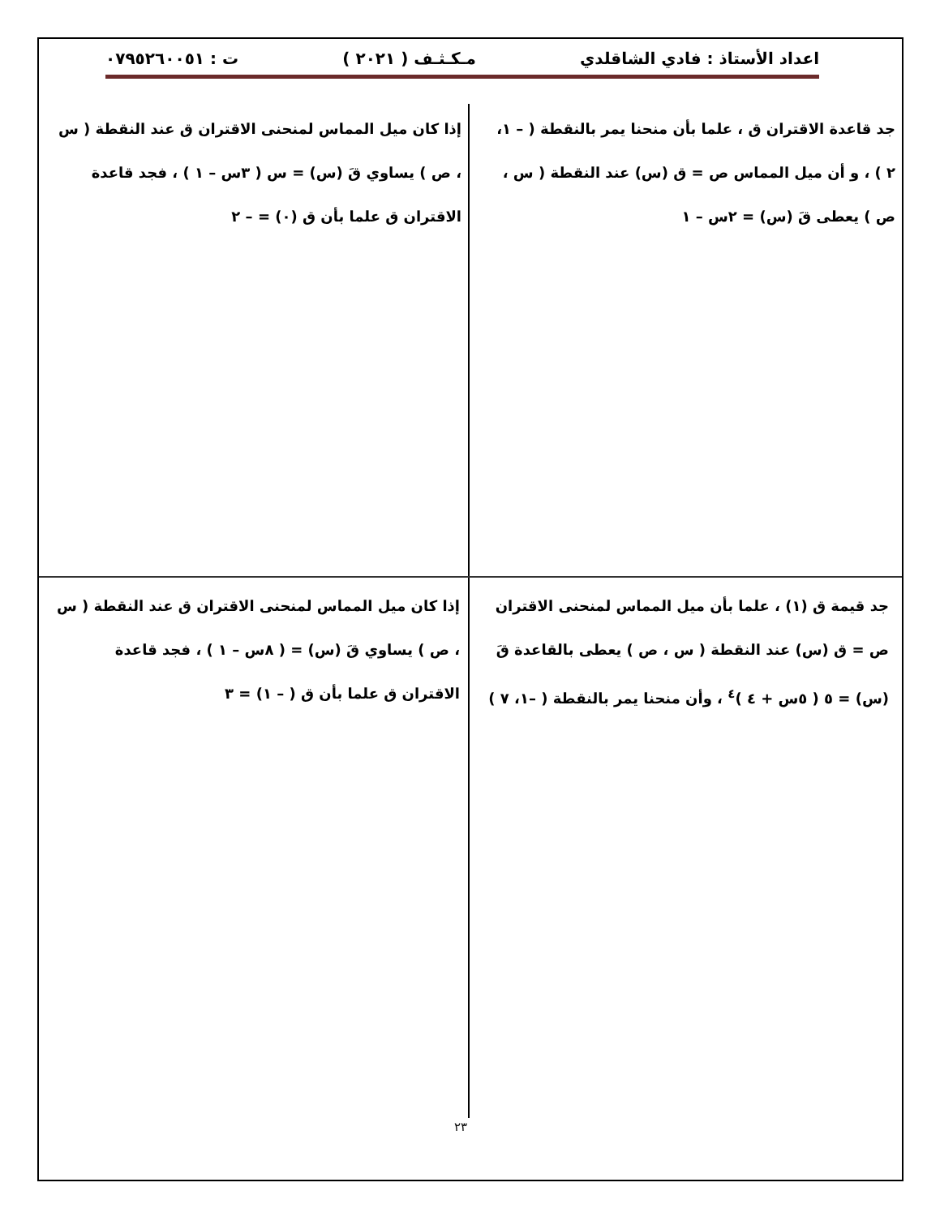اعداد الأستاذ : فادي الشاقلدي مـكـثـف ( ٢٠٢١ ) ت : ٠٧٩٥٢٦٠٠٥١
جد قاعدة الاقتران ق ، علما بأن منحنا يمر بالنقطة ( – ١، ٢ ) ، و أن ميل المماس ص = ق (س) عند النقطة ( س ، ص ) يعطى قَ (س) = ٢س – ١
إذا كان ميل المماس لمنحنى الاقتران ق عند النقطة ( س ، ص ) يساوي قَ (س) = س ( ٣س – ١ ) ، فجد قاعدة الاقتران ق علما بأن ق (٠) = – ٢
جد قيمة ق (١) ، علما بأن ميل المماس لمنحنى الاقتران ص = ق (س) عند النقطة ( س ، ص ) يعطى بالقاعدة قَ (س) = ٥ ( ٥س + ٤ )<sup>٤</sup> ، وأن منحنا يمر بالنقطة ( –١، ٧ )
إذا كان ميل المماس لمنحنى الاقتران ق عند النقطة ( س ، ص ) يساوي قَ (س) = ( ٨س – ١ ) ، فجد قاعدة الاقتران ق علما بأن ق ( – ١) = ٣
٢٣